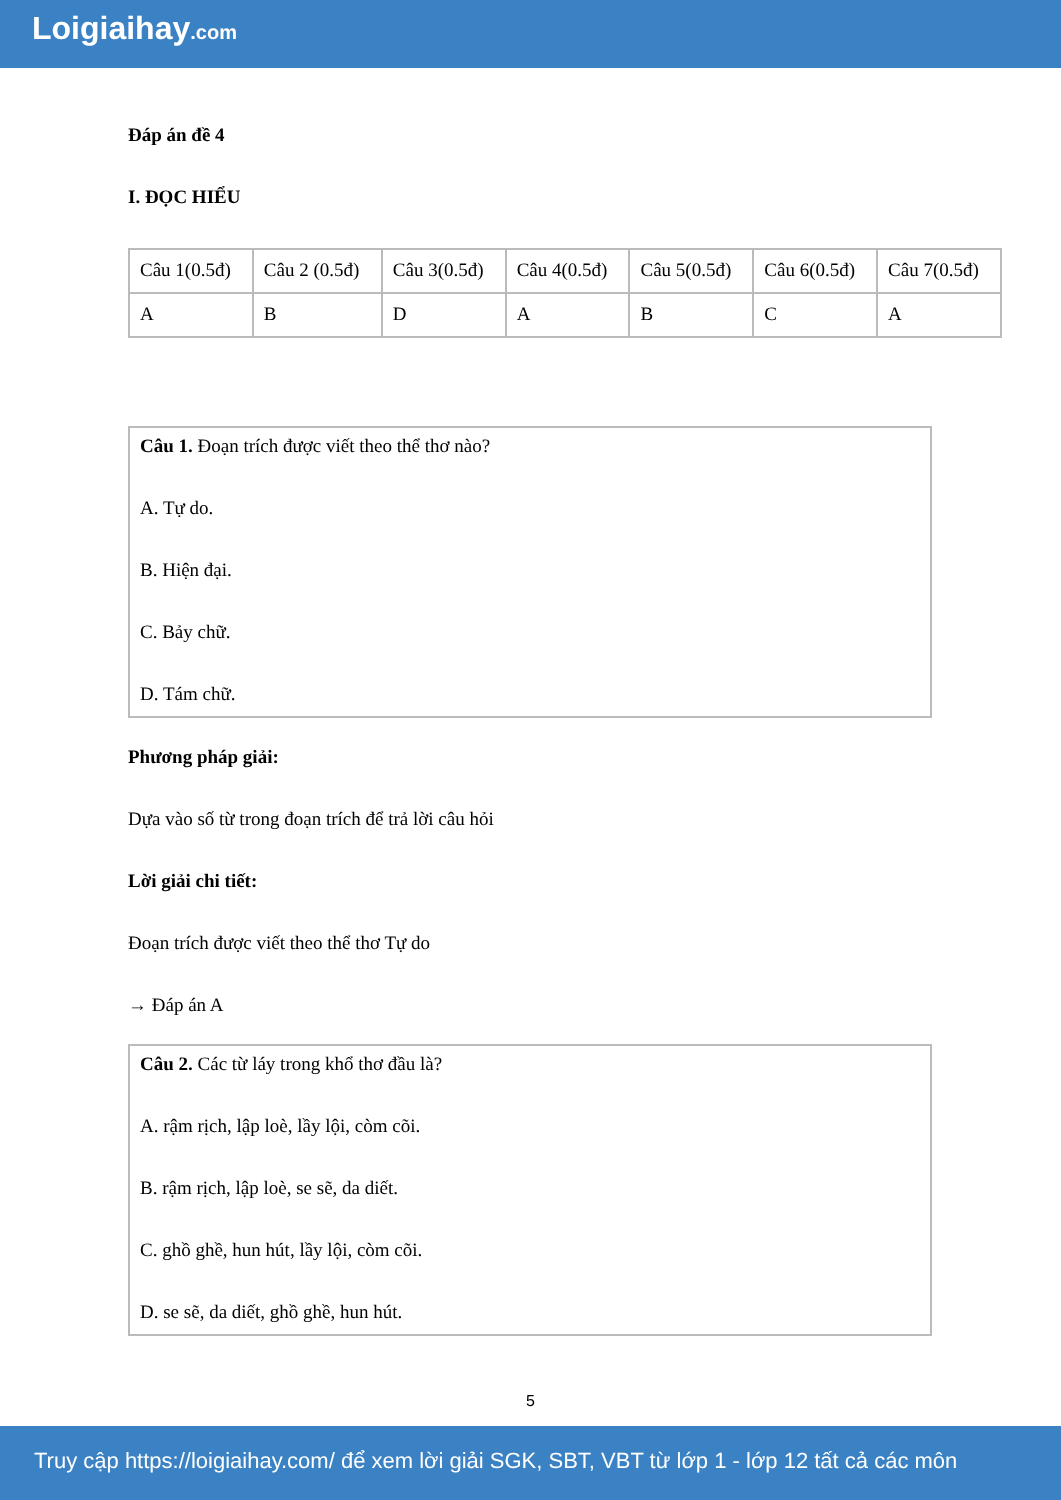Loigiaihay.com
Đáp án đề 4
I. ĐỌC HIỂU
| Câu 1(0.5đ) | Câu 2 (0.5đ) | Câu 3(0.5đ) | Câu 4(0.5đ) | Câu 5(0.5đ) | Câu 6(0.5đ) | Câu 7(0.5đ) |
| A | B | D | A | B | C | A |
Câu 1. Đoạn trích được viết theo thể thơ nào?
A. Tự do.
B. Hiện đại.
C. Bảy chữ.
D. Tám chữ.
Phương pháp giải:
Dựa vào số từ trong đoạn trích để trả lời câu hỏi
Lời giải chi tiết:
Đoạn trích được viết theo thể thơ Tự do
→ Đáp án A
Câu 2. Các từ láy trong khổ thơ đầu là?
A. rậm rịch, lập loè, lầy lội, còm cõi.
B. rậm rịch, lập loè, se sẽ, da diết.
C. ghồ ghề, hun hút, lầy lội, còm cõi.
D. se sẽ, da diết, ghồ ghề, hun hút.
5
Truy cập https://loigiaihay.com/ để xem lời giải SGK, SBT, VBT từ lớp 1 - lớp 12 tất cả các môn